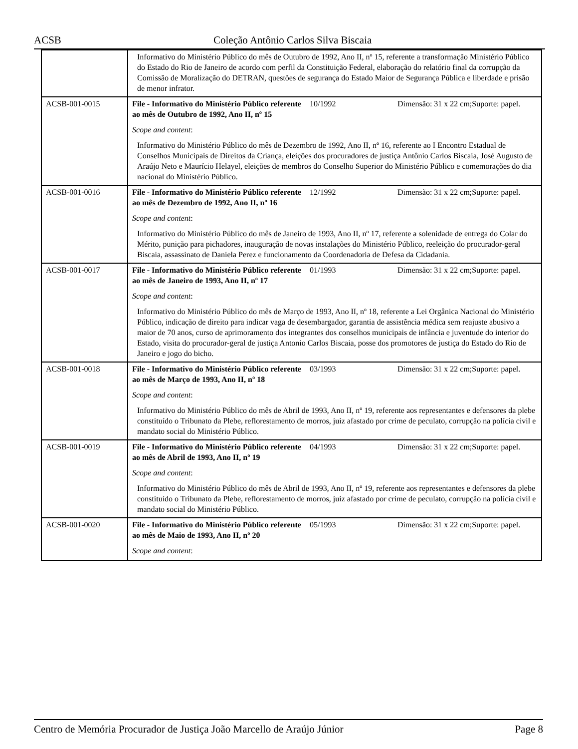ACSB Coleção Antônio Carlos Silva Biscaia
| | Informativo do Ministério Público do mês de Outubro de 1992, Ano II, nº 15, referente a transformação Ministério Público do Estado do Rio de Janeiro de acordo com perfil da Constituição Federal, elaboração do relatório final da corrupção da Comissão de Moralização do DETRAN, questões de segurança do Estado Maior de Segurança Pública e liberdade e prisão de menor infrator. | | |
| ACSB-001-0015 | File - Informativo do Ministério Público referente ao mês de Outubro de 1992, Ano II, nº 15 | 10/1992 | Dimensão: 31 x 22 cm;Suporte: papel. |
| | Scope and content : | | |
| | Informativo do Ministério Público do mês de Dezembro de 1992, Ano II, nº 16, referente ao I Encontro Estadual de Conselhos Municipais de Direitos da Criança, eleições dos procuradores de justiça Antônio Carlos Biscaia, José Augusto de Araújo Neto e Maurício Helayel, eleições de membros do Conselho Superior do Ministério Público e comemorações do dia nacional do Ministério Público. | | |
| ACSB-001-0016 | File - Informativo do Ministério Público referente ao mês de Dezembro de 1992, Ano II, nº 16 | 12/1992 | Dimensão: 31 x 22 cm;Suporte: papel. |
| | Scope and content : | | |
| | Informativo do Ministério Público do mês de Janeiro de 1993, Ano II, nº 17, referente a solenidade de entrega do Colar do Mérito, punição para pichadores, inauguração de novas instalações do Ministério Público, reeleição do procurador-geral Biscaia, assassinato de Daniela Perez e funcionamento da Coordenadoria de Defesa da Cidadania. | | |
| ACSB-001-0017 | File - Informativo do Ministério Público referente ao mês de Janeiro de 1993, Ano II, nº 17 | 01/1993 | Dimensão: 31 x 22 cm;Suporte: papel. |
| | Scope and content : | | |
| | Informativo do Ministério Público do mês de Março de 1993, Ano II, nº 18, referente a Lei Orgânica Nacional do Ministério Público, indicação de direito para indicar vaga de desembargador, garantia de assistência médica sem reajuste abusivo a maior de 70 anos, curso de aprimoramento dos integrantes dos conselhos municipais de infância e juventude do interior do Estado, visita do procurador-geral de justiça Antonio Carlos Biscaia, posse dos promotores de justiça do Estado do Rio de Janeiro e jogo do bicho. | | |
| ACSB-001-0018 | File - Informativo do Ministério Público referente ao mês de Março de 1993, Ano II, nº 18 | 03/1993 | Dimensão: 31 x 22 cm;Suporte: papel. |
| | Scope and content : | | |
| | Informativo do Ministério Público do mês de Abril de 1993, Ano II, nº 19, referente aos representantes e defensores da plebe constituído o Tribunato da Plebe, reflorestamento de morros, juiz afastado por crime de peculato, corrupção na polícia civil e mandato social do Ministério Público. | | |
| ACSB-001-0019 | File - Informativo do Ministério Público referente ao mês de Abril de 1993, Ano II, nº 19 | 04/1993 | Dimensão: 31 x 22 cm;Suporte: papel. |
| | Scope and content : | | |
| | Informativo do Ministério Público do mês de Abril de 1993, Ano II, nº 19, referente aos representantes e defensores da plebe constituído o Tribunato da Plebe, reflorestamento de morros, juiz afastado por crime de peculato, corrupção na polícia civil e mandato social do Ministério Público. | | |
| ACSB-001-0020 | File - Informativo do Ministério Público referente ao mês de Maio de 1993, Ano II, nº 20 | 05/1993 | Dimensão: 31 x 22 cm;Suporte: papel. |
| | Scope and content : | | |
Centro de Memória Procurador de Justiça João Marcello de Araújo Júnior Page 8